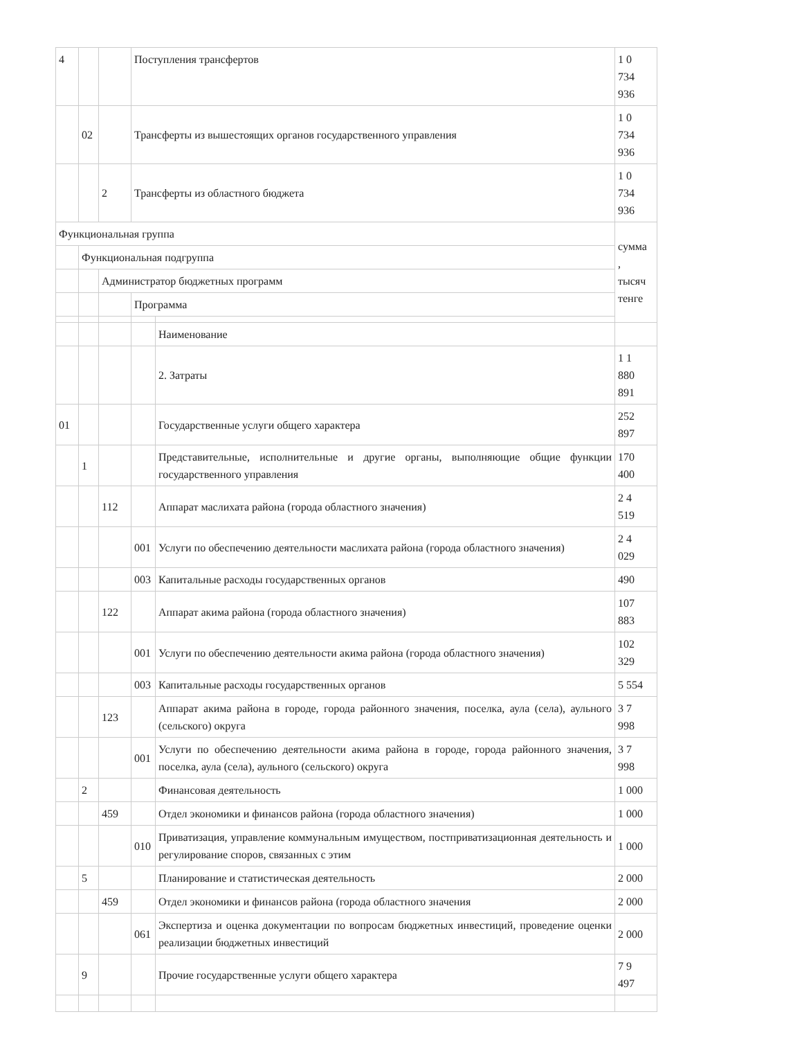| 4 | | | Поступления трансфертов | | 1 0 734 936 |
| | 02 | | Трансферты из вышестоящих органов государственного управления | | 1 0 734 936 |
| | | 2 | Трансферты из областного бюджета | | 1 0 734 936 |
| Функциональная группа | | | | | сумма , тысяч тенге |
| | Функциональная подгруппа | | | | |
| | | Администратор бюджетных программ | | | |
| | | | Программа | | |
| | | | | Наименование | |
| | | | | 2. Затраты | 1 1 880 891 |
| 01 | | | | Государственные услуги общего характера | 252 897 |
| | 1 | | | Представительные, исполнительные и другие органы, выполняющие общие функции государственного управления | 170 400 |
| | | 112 | | Аппарат маслихата района (города областного значения) | 2 4 519 |
| | | | 001 | Услуги по обеспечению деятельности маслихата района (города областного значения) | 2 4 029 |
| | | | 003 | Капитальные расходы государственных органов | 490 |
| | | 122 | | Аппарат акима района (города областного значения) | 107 883 |
| | | | 001 | Услуги по обеспечению деятельности акима района (города областного значения) | 102 329 |
| | | | 003 | Капитальные расходы государственных органов | 5 554 |
| | | 123 | | Аппарат акима района в городе, города районного значения, поселка, аула (села), аульного (сельского) округа | 3 7 998 |
| | | | 001 | Услуги по обеспечению деятельности акима района в городе, города районного значения, поселка, аула (села), аульного (сельского) округа | 3 7 998 |
| | 2 | | | Финансовая деятельность | 1 000 |
| | | 459 | | Отдел экономики и финансов района (города областного значения) | 1 000 |
| | | | 010 | Приватизация, управление коммунальным имуществом, постприватизационная деятельность и регулирование споров, связанных с этим | 1 000 |
| | 5 | | | Планирование и статистическая деятельность | 2 000 |
| | | 459 | | Отдел экономики и финансов района (города областного значения | 2 000 |
| | | | 061 | Экспертиза и оценка документации по вопросам бюджетных инвестиций, проведение оценки реализации бюджетных инвестиций | 2 000 |
| | 9 | | | Прочие государственные услуги общего характера | 7 9 497 |